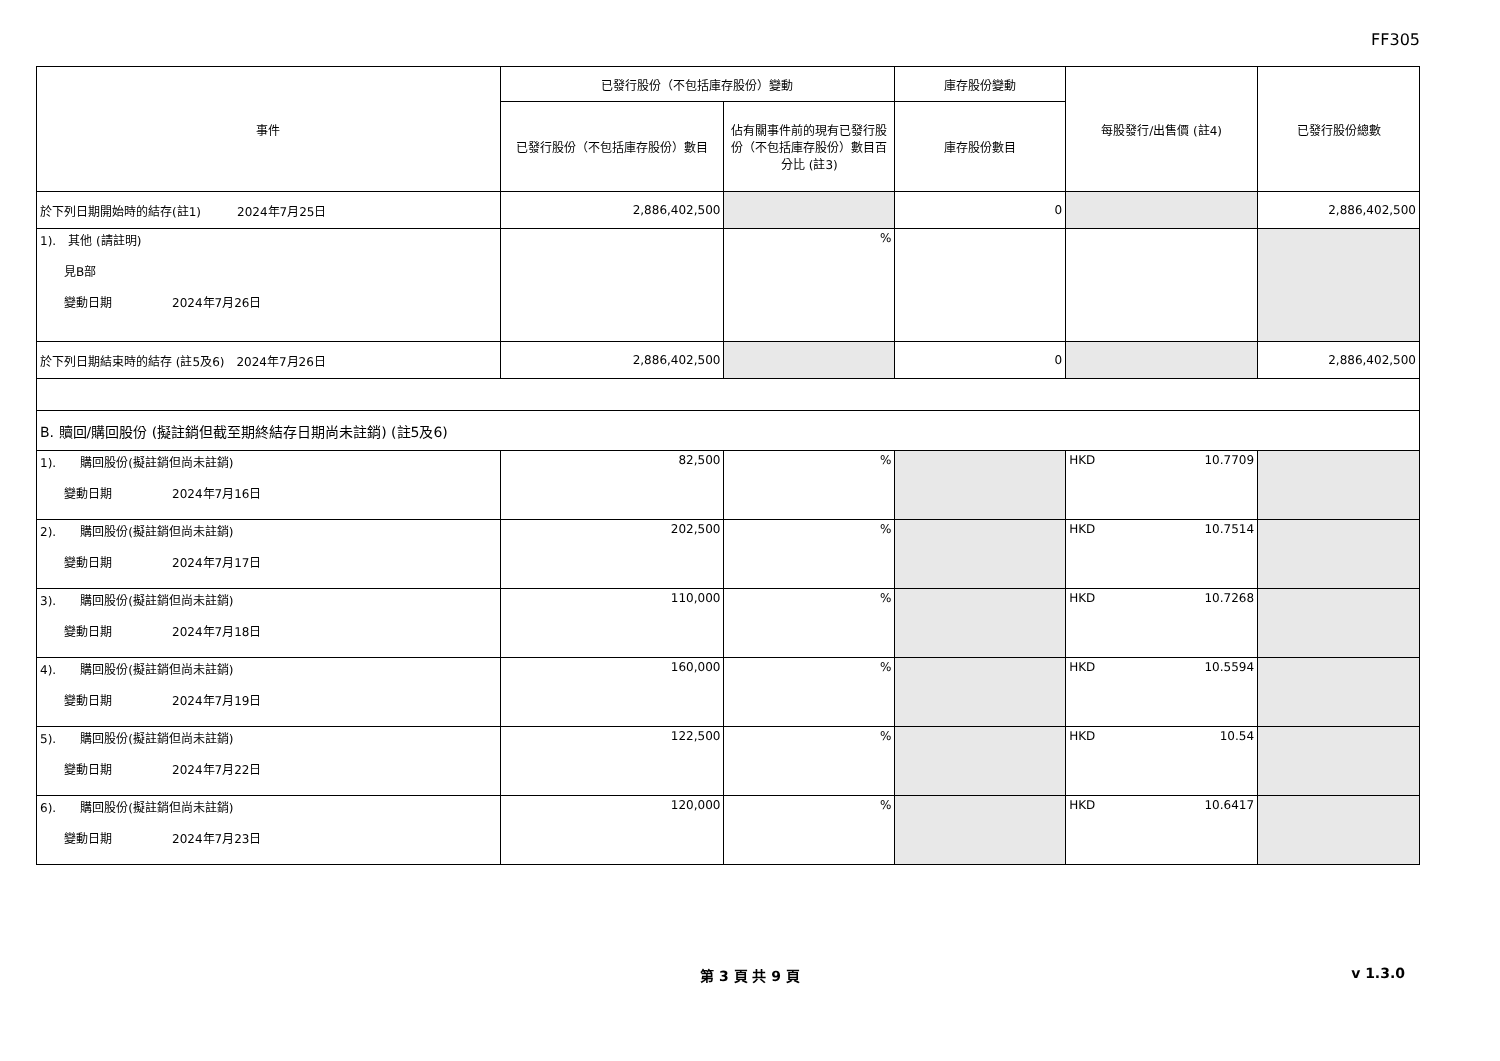FF305
| 事件 | 已發行股份（不包括庫存股份）變動 | | 庫存股份變動 | 每股發行/出售價 (註4) | 已發行股份總數 |
| --- | --- | --- | --- | --- | --- |
| | 已發行股份（不包括庫存股份）數目 | 佔有關事件前的現有已發行股份（不包括庫存股份）數目百分比 (註3) | 庫存股份數目 | | |
| 於下列日期開始時的結存(註1) 2024年7月25日 | 2,886,402,500 | | 0 | | 2,886,402,500 |
| 1). 其他 (請註明) 見B部 變動日期 2024年7月26日 | | % | | | |
| 於下列日期結束時的結存 (註5及6) 2024年7月26日 | 2,886,402,500 | | 0 | | 2,886,402,500 |
| B. 贖回/購回股份 (擬註銷但截至期終結存日期尚未註銷) (註5及6) | | | | | |
| 1). 購回股份(擬註銷但尚未註銷) 變動日期 2024年7月16日 | 82,500 | % | | HKD 10.7709 | |
| 2). 購回股份(擬註銷但尚未註銷) 變動日期 2024年7月17日 | 202,500 | % | | HKD 10.7514 | |
| 3). 購回股份(擬註銷但尚未註銷) 變動日期 2024年7月18日 | 110,000 | % | | HKD 10.7268 | |
| 4). 購回股份(擬註銷但尚未註銷) 變動日期 2024年7月19日 | 160,000 | % | | HKD 10.5594 | |
| 5). 購回股份(擬註銷但尚未註銷) 變動日期 2024年7月22日 | 122,500 | % | | HKD 10.54 | |
| 6). 購回股份(擬註銷但尚未註銷) 變動日期 2024年7月23日 | 120,000 | % | | HKD 10.6417 | |
第 3 頁 共 9 頁 v 1.3.0